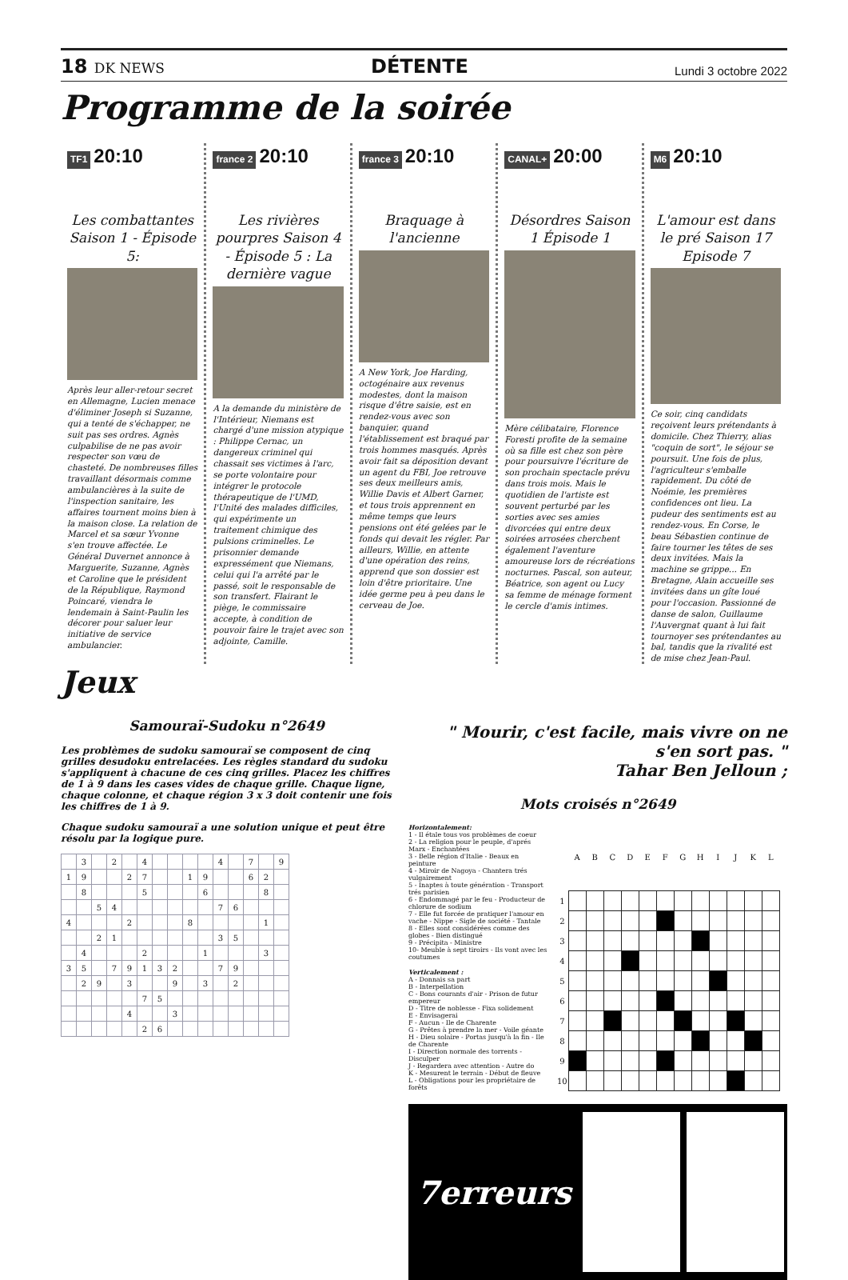18 DK NEWS
DÉTENTE
Lundi 3 octobre 2022
Programme de la soirée
TF1 20:10
Les combattantes Saison 1 - Épisode 5:
Après leur aller-retour secret en Allemagne, Lucien menace d'éliminer Joseph si Suzanne, qui a tenté de s'échapper, ne suit pas ses ordres. Agnès culpabilise de ne pas avoir respecter son vœu de chasteté. De nombreuses filles travaillant désormais comme ambulancières à la suite de l'inspection sanitaire, les affaires tournent moins bien à la maison close. La relation de Marcel et sa sœur Yvonne s'en trouve affectée. Le Général Duvernet annonce à Marguerite, Suzanne, Agnès et Caroline que le président de la République, Raymond Poincaré, viendra le lendemain à Saint-Paulin les décorer pour saluer leur initiative de service ambulancier.
france 2 20:10
Les rivières pourpres Saison 4 - Épisode 5 : La dernière vague
A la demande du ministère de l'Intérieur, Niemans est chargé d'une mission atypique : Philippe Cernac, un dangereux criminel qui chassait ses victimes à l'arc, se porte volontaire pour intégrer le protocole thérapeutique de l'UMD, l'Unité des malades difficiles, qui expérimente un traitement chimique des pulsions criminelles. Le prisonnier demande expressément que Niemans, celui qui l'a arrêté par le passé, soit le responsable de son transfert. Flairant le piège, le commissaire accepte, à condition de pouvoir faire le trajet avec son adjointe, Camille.
france 3 20:10
Braquage à l'ancienne
A New York, Joe Harding, octogénaire aux revenus modestes, dont la maison risque d'être saisie, est en rendez-vous avec son banquier, quand l'établissement est braqué par trois hommes masqués. Après avoir fait sa déposition devant un agent du FBI, Joe retrouve ses deux meilleurs amis, Willie Davis et Albert Garner, et tous trois apprennent en même temps que leurs pensions ont été gelées par le fonds qui devait les régler. Par ailleurs, Willie, en attente d'une opération des reins, apprend que son dossier est loin d'être prioritaire. Une idée germe peu à peu dans le cerveau de Joe.
CANAL+ 20:00
Désordres Saison 1 Épisode 1
Mère célibataire, Florence Foresti profite de la semaine où sa fille est chez son père pour poursuivre l'écriture de son prochain spectacle prévu dans trois mois. Mais le quotidien de l'artiste est souvent perturbé par les sorties avec ses amies divorcées qui entre deux soirées arrosées cherchent également l'aventure amoureuse lors de récréations nocturnes. Pascal, son auteur, Béatrice, son agent ou Lucy sa femme de ménage forment le cercle d'amis intimes.
M6 20:10
L'amour est dans le pré Saison 17 Episode 7
Ce soir, cinq candidats reçoivent leurs prétendants à domicile. Chez Thierry, alias "coquin de sort", le séjour se poursuit. Une fois de plus, l'agriculteur s'emballe rapidement. Du côté de Noémie, les premières confidences ont lieu. La pudeur des sentiments est au rendez-vous. En Corse, le beau Sébastien continue de faire tourner les têtes de ses deux invitées. Mais la machine se grippe... En Bretagne, Alain accueille ses invitées dans un gîte loué pour l'occasion. Passionné de danse de salon, Guillaume l'Auvergnat quant à lui fait tournoyer ses prétendantes au bal, tandis que la rivalité est de mise chez Jean-Paul.
Jeux
Samouraï-Sudoku n°2649
Les problèmes de sudoku samouraï se composent de cinq grilles desudoku entrelacées. Les règles standard du sudoku s'appliquent à chacune de ces cinq grilles. Placez les chiffres de 1 à 9 dans les cases vides de chaque grille. Chaque ligne, chaque colonne, et chaque région 3 x 3 doit contenir une fois les chiffres de 1 à 9.
Chaque sudoku samouraï a une solution unique et peut être résolu par la logique pure.
| | 3 | | 2 | | 4 | | | | | 4 | | 7 | | 9 |
| 1 | 9 | | | 2 | 7 | | | 1 | 9 | | | 6 | 2 | |
| | 8 | | | | 5 | | | | 6 | | | | 8 | |
| | | 5 | 4 | | | | | | | 7 | 6 | | | |
| 4 | | | | 2 | | | | 8 | | | | | 1 | |
| | | 2 | 1 | | | | | | | 3 | 5 | | | |
| | 4 | | | | 2 | | | | 1 | | | | 3 | |
| 3 | 5 | | 7 | 9 | 1 | 3 | 2 | | | 7 | 9 | | | |
| | 2 | 9 | | 3 | | | 9 | | 3 | | 2 | | | |
| | | | | | 7 | 5 | | | | | | | | |
| | | | | 4 | | | 3 | | | | | | | |
| | | | | | 2 | 6 | | | | | | | | |
" Mourir, c'est facile, mais vivre on ne s'en sort pas. "
Tahar Ben Jelloun ;
Mots croisés n°2649
Horizontalement:
1 - Il étale tous vos problèmes de coeur
2 - La religion pour le peuple, d'aprés Marx - Enchantées
3 - Belle région d'Italie - Beaux en peinture
4 - Miroir de Nagoya - Chantera trés vulgairement
5 - Inaptes à toute génération - Transport trés parisien
6 - Endommagé par le feu - Producteur de chlorure de sodium
7 - Elle fut forcée de pratiquer l'amour en vache - Nippe - Sigle de société - Tantale
8 - Elles sont considérées comme des globes - Bien distingué
9 - Précipita - Ministre
10- Meuble à sept tiroirs - Ils vont avec les coutumes
Verticalement :
A - Donnais sa part
B - Interpellation
C - Bons courants d'air - Prison de futur empereur
D - Titre de noblesse - Fixa solidement
E - Envisagerai
F - Aucun - Ile de Charente
G - Prêtes à prendre la mer - Voile géante
H - Dieu solaire - Portas jusqu'à la fin - Ile de Charente
I - Direction normale des torrents - Disculper
J - Regardera avec attention - Autre do
K - Mesurent le terrain - Début de fleuve
L - Obligations pour les propriétaire de forêts
| | A | B | C | D | E | F | G | H | I | J | K | L |
| --- | --- | --- | --- | --- | --- | --- | --- | --- | --- | --- | --- | --- |
| 1 | | | | | | | | | | | | |
| 2 | | | | | | | | | | | | |
| 3 | | | | | | | | | | | | |
| 4 | | | | | | | | | | | | |
| 5 | | | | | | | | | | | | |
| 6 | | | | | | | | | | | | |
| 7 | | | | | | | | | | | | |
| 8 | | | | | | | | | | | | |
| 9 | | | | | | | | | | | | |
| 10 | | | | | | | | | | | | |
7erreurs